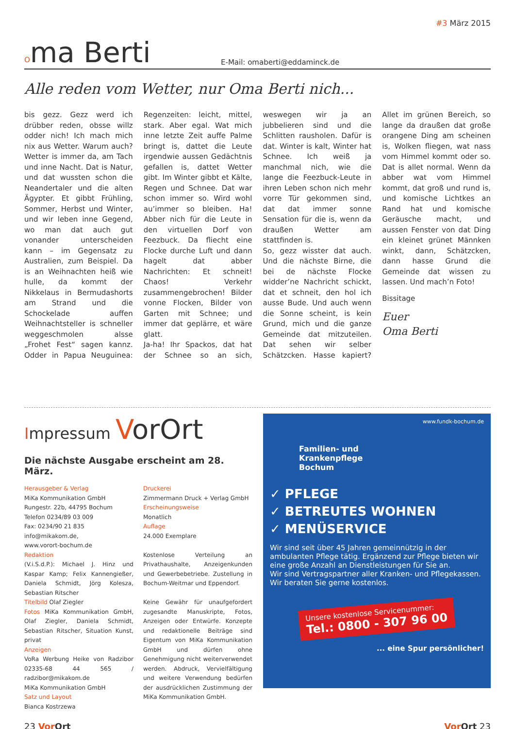#3 März 2015
Oma Berti
E-Mail: omaberti@eddaminck.de
Alle reden vom Wetter, nur Oma Berti nich...
bis gezz. Gezz werd ich drübber reden, obsse willz odder nich! Ich mach mich nix aus Wetter. Warum auch? Wetter is immer da, am Tach und inne Nacht. Dat is Natur, und dat wussten schon die Neandertaler und die alten Ägypter. Et gibbt Frühling, Sommer, Herbst und Winter, und wir leben inne Gegend, wo man dat auch gut vonander unterscheiden kann – im Gegensatz zu Australien, zum Beispiel. Da is an Weihnachten heiß wie hulle, da kommt der Nikkelaus in Bermudashorts am Strand und die Schockelade auffen Weihnachtsteller is schneller weggeschmolen alsse „Frohet Fest“ sagen kannz. Odder in Papua Neuguinea: Regenzeiten: leicht, mittel, stark. Aber egal. Wat mich inne letzte Zeit auffe Palme bringt is, dattet die Leute irgendwie aussen Gedächtnis gefallen is, dattet Wetter gibt. Im Winter gibbt et Kälte, Regen und Schnee. Dat war schon immer so. Wird wohl au’immer so bleiben. Ha! Abber nich für die Leute in den virtuellen Dorf von Feezbuck. Da fliecht eine Flocke durche Luft und dann hagelt dat abber Nachrichten: Et schneit! Chaos! Verkehr zusammengebrochen! Bilder vonne Flocken, Bilder von Garten mit Schnee; und immer dat geplärre, et wäre glatt.
Ja-ha! Ihr Spackos, dat hat der Schnee so an sich, weswegen wir ja an jubbelieren sind und die Schlitten rausholen. Dafür is dat. Winter is kalt, Winter hat Schnee. Ich weiß ja manchmal nich, wie die lange die Feezbuck-Leute in ihren Leben schon nich mehr vorre Tür gekommen sind, dat dat immer sonne Sensation für die is, wenn da draußen Wetter am stattfinden is.
So, gezz wisster dat auch. Und die nächste Birne, die bei de nächste Flocke widder’ne Nachricht schickt, dat et schneit, den hol ich ausse Bude. Und auch wenn die Sonne scheint, is kein Grund, mich und die ganze Gemeinde dat mitzuteilen. Dat sehen wir selber Schätzcken. Hasse kapiert? Allet im grünen Bereich, so lange da draußen dat große orangene Ding am scheinen is, Wolken fliegen, wat nass vom Himmel kommt oder so. Dat is allet normal. Wenn da abber wat vom Himmel kommt, dat groß und rund is, und komische Lichtkes an Rand hat und komische Geräusche macht, und aussen Fenster von dat Ding ein kleinet grünet Männken winkt, dann, Schätzcken, dann hasse Grund die Gemeinde dat wissen zu lassen. Und mach’n Foto!
Bissitage
Euer
Oma Berti
Impressum VorOrt
Die nächste Ausgabe erscheint am 28. März.
Herausgeber & Verlag
MiKa Kommunikation GmbH
Rungestr. 22b, 44795 Bochum
Telefon 0234/89 03 009
Fax: 0234/90 21 835
info@mikakom.de,
www.vorort-bochum.de
Redaktion
(V.i.S.d.P.): Michael J. Hinz und Kaspar Kamp; Felix Kannengießer, Daniela Schmidt, Jörg Kolesza, Sebastian Ritscher
Titelbild Olaf Ziegler
Fotos MiKa Kommunikation GmbH, Olaf Ziegler, Daniela Schmidt, Sebastian Ritscher, Situation Kunst, privat
Anzeigen
VoRa Werbung Heike von Radzibor 02335-68 44 565 / radzibor@mikakom.de
MiKa Kommunikation GmbH
Satz und Layout
Bianca Kostrzewa
Druckerei
Zimmermann Druck + Verlag GmbH
Erscheinungsweise
Monatlich
Auflage
24.000 Exemplare
Kostenlose Verteilung an Privathaushalte, Anzeigenkunden und Gewerbebetriebe. Zustellung in Bochum-Weitmar und Eppendorf.
Keine Gewähr für unaufgefordert zugesandte Manuskripte, Fotos, Anzeigen oder Entwürfe. Konzepte und redaktionelle Beiträge sind Eigentum von MiKa Kommunikation GmbH und dürfen ohne Genehmigung nicht weiterverwendet werden. Abdruck, Vervielfältigung und weitere Verwendung bedürfen der ausdrücklichen Zustimmung der MiKa Kommunikation GmbH.
www.fundk-bochum.de
Familien- und
Krankenpflege
Bochum
✓ PFLEGE
✓ BETREUTES WOHNEN
✓ MENÜSERVICE
Wir sind seit über 45 Jahren gemeinnützig in der ambulanten Pflege tätig. Ergänzend zur Pflege bieten wir eine große Anzahl an Dienstleistungen für Sie an.
Wir sind Vertragspartner aller Kranken- und Pflegekassen.
Wir beraten Sie gerne kostenlos.
Unsere kostenlose Servicenummer:
Tel.: 0800 - 307 96 00
... eine Spur persönlicher!
23 Vor Ort Vor Ort 23